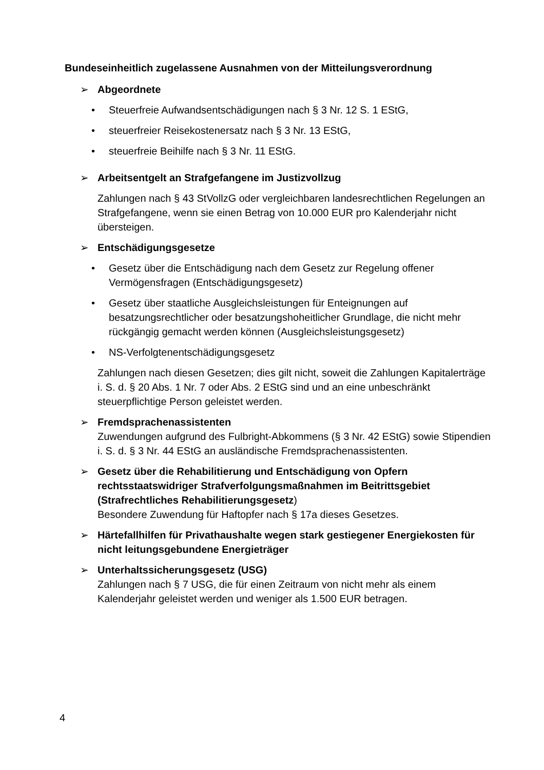Bundeseinheitlich zugelassene Ausnahmen von der Mitteilungsverordnung
➢ Abgeordnete
• Steuerfreie Aufwandsentschädigungen nach § 3 Nr. 12 S. 1 EStG,
• steuerfreier Reisekostenersatz nach § 3 Nr. 13 EStG,
• steuerfreie Beihilfe nach § 3 Nr. 11 EStG.
➢ Arbeitsentgelt an Strafgefangene im Justizvollzug
Zahlungen nach § 43 StVollzG oder vergleichbaren landesrechtlichen Regelungen an Strafgefangene, wenn sie einen Betrag von 10.000 EUR pro Kalenderjahr nicht übersteigen.
➢ Entschädigungsgesetze
• Gesetz über die Entschädigung nach dem Gesetz zur Regelung offener Vermögensfragen (Entschädigungsgesetz)
• Gesetz über staatliche Ausgleichsleistungen für Enteignungen auf besatzungsrechtlicher oder besatzungshoheitlicher Grundlage, die nicht mehr rückgängig gemacht werden können (Ausgleichsleistungsgesetz)
• NS-Verfolgtenentschädigungsgesetz
Zahlungen nach diesen Gesetzen; dies gilt nicht, soweit die Zahlungen Kapitalerträge i. S. d. § 20 Abs. 1 Nr. 7 oder Abs. 2 EStG sind und an eine unbeschränkt steuerpflichtige Person geleistet werden.
➢ Fremdsprachenassistenten
Zuwendungen aufgrund des Fulbright-Abkommens (§ 3 Nr. 42 EStG) sowie Stipendien i. S. d. § 3 Nr. 44 EStG an ausländische Fremdsprachenassistenten.
➢ Gesetz über die Rehabilitierung und Entschädigung von Opfern rechtsstaatswidriger Strafverfolgungsmaßnahmen im Beitrittsgebiet (Strafrechtliches Rehabilitierungsgesetz)
Besondere Zuwendung für Haftopfer nach § 17a dieses Gesetzes.
➢ Härtefallhilfen für Privathaushalte wegen stark gestiegener Energiekosten für nicht leitungsgebundene Energieträger
➢ Unterhaltssicherungsgesetz (USG)
Zahlungen nach § 7 USG, die für einen Zeitraum von nicht mehr als einem Kalenderjahr geleistet werden und weniger als 1.500 EUR betragen.
4